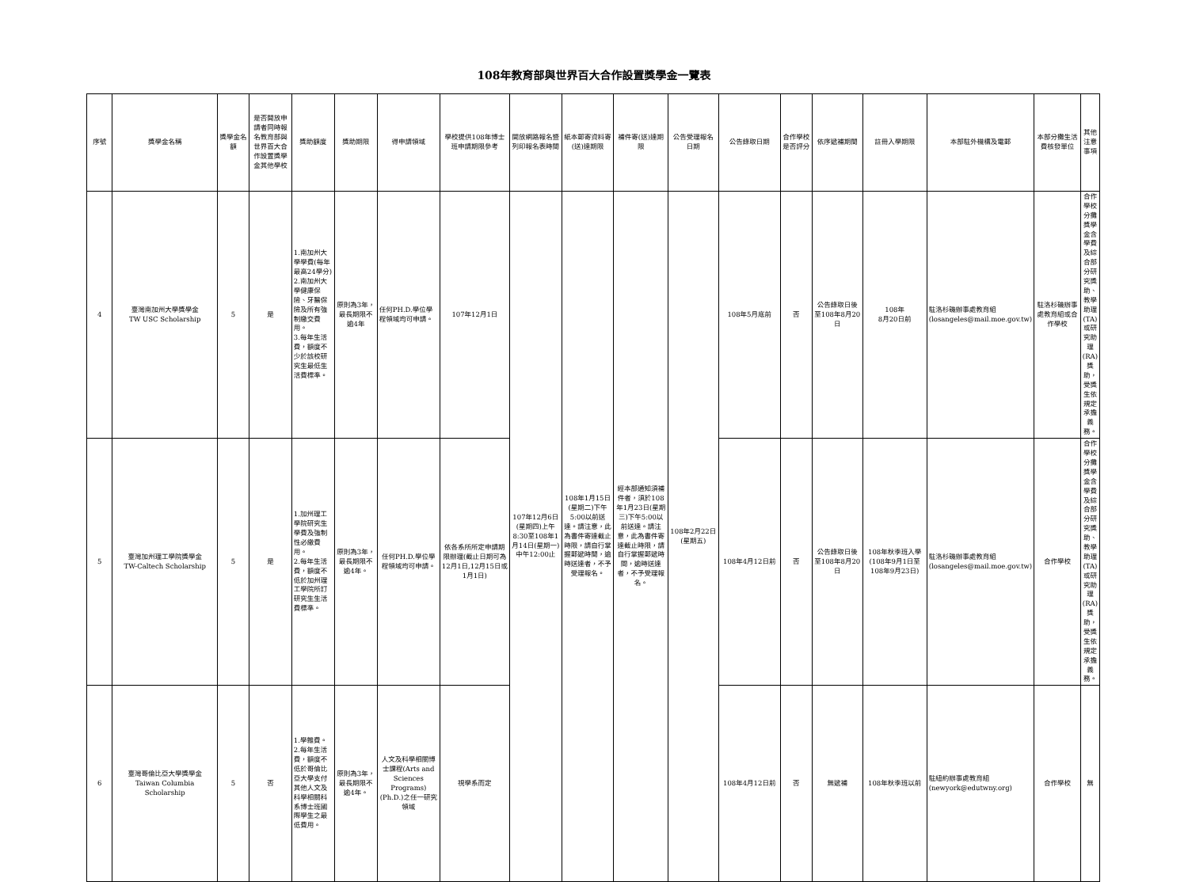108年教育部與世界百大合作設置獎學金一覽表
| 序號 | 獎學金名稱 | 獎學金名額 | 是否開放申請者同時報名教育部與世界百大合作設置獎學金其他學校 | 獎助額度 | 獎助期限 | 得申請領域 | 學校提供108年博士班申請期限參考 | 開放網路報名暨列印報名表時間 | 紙本郵寄資料寄(送)達期限 | 補件寄(送)達期限 | 公告受理報名日期 | 公告錄取日期 | 合作學校是否評分 | 依序遞補期間 | 註冊入學期限 | 本部駐外機構及電郵 | 本部分攤生活費核發單位 | 其他注意事項 |
| --- | --- | --- | --- | --- | --- | --- | --- | --- | --- | --- | --- | --- | --- | --- | --- | --- | --- | --- |
| 4 | 臺灣南加州大學獎學金 TW USC Scholarship | 5 | 是 | 1.南加州大學學費(每年最高24學分) 2.南加州大學健康保險、牙醫保險及所有強制繳交費用。 3.每年生活費，額度不少於該校研究生最低生活費標準。 | 原則為3年，最長期限不逾4年 | 任何PH.D.學位學程領域均可申請。 | 107年12月1日 | 107年12月6日(星期四)上午8:30至108年1月14日(星期一)中午12:00止 | 108年1月15日(星期二)下午5:00以前送達。請注意，此為書件寄達截止時限，請自行掌握郵遞時間，逾時送達者，不予受理報名。 | 經本部通知須補件者，須於108年1月23日(星期三)下午5:00以前送達。請注意，此為書件寄達截止時限，請自行掌握郵遞時間，逾時送達者，不予受理報名。 | 108年2月22日(星期五) | 108年5月底前 | 否 | 公告錄取日後至108年8月20日 | 108年 8月20日前 | 駐洛杉磯辦事處教育組(losangeles@mail.moe.gov.tw) | 駐洛杉磯辦事處教育組或合作學校 | 合作學校分攤獎學金含學費及綜合部分研究獎助、教學助理(TA)或研究助理(RA)獎助，受獎生依規定承擔義務。 |
| 5 | 臺灣加州理工學院獎學金 TW-Caltech Scholarship | 5 | 是 | 1.加州理工學院研究生學費及強制性必繳費用。 2.每年生活費，額度不低於加州理工學院所訂研究生生活費標準。 | 原則為3年，最長期限不逾4年。 | 任何PH.D.學位學程領域均可申請。 | 依各系所所定申請期限辦理(截止日期可為12月1日,12月15日或1月1日) | | | | | 108年4月12日前 | 否 | 公告錄取日後至108年8月20日 | 108年秋季班入學(108年9月1日至108年9月23日) | 駐洛杉磯辦事處教育組(losangeles@mail.moe.gov.tw) | 合作學校 | 合作學校分攤獎學金含學費及綜合部分研究獎助、教學助理(TA)或研究助理(RA)獎助，受獎生依規定承擔義務。 |
| 6 | 臺灣哥倫比亞大學獎學金 Taiwan Columbia Scholarship | 5 | 否 | 1.學雜費。 2.每年生活費，額度不低於哥倫比亞大學支付其他人文及科學相關科系博士班國際學生之最低費用。 | 原則為3年，最長期限不逾4年。 | 人文及科學相關博士課程(Arts and Sciences Programs)(Ph.D.)之任一研究領域 | 視學系而定 | | | | | 108年4月12日前 | 否 | 無遞補 | 108年秋季班以前 | 駐紐約辦事處教育組(newyork@edutwny.org) | 合作學校 | 無 |